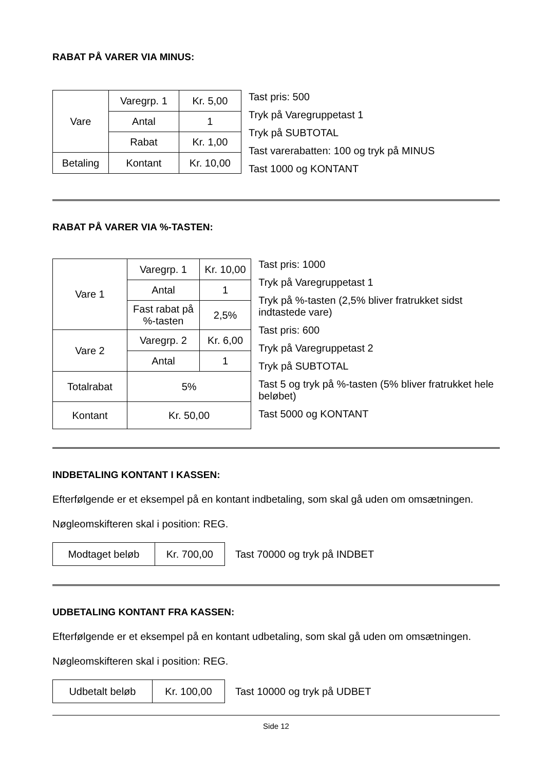RABAT PÅ VARER VIA MINUS:
| Vare | Varegrp. 1 | Kr. 5,00 |
| | Antal | 1 |
| | Rabat | Kr. 1,00 |
| Betaling | Kontant | Kr. 10,00 |
Tast pris: 500
Tryk på Varegruppetast 1
Tryk på SUBTOTAL
Tast varerabatten: 100 og tryk på MINUS
Tast 1000 og KONTANT
RABAT PÅ VARER VIA %-TASTEN:
| Vare 1 | Varegrp. 1 | Kr. 10,00 |
| | Antal | 1 |
| | Fast rabat på %-tasten | 2,5% |
| Vare 2 | Varegrp. 2 | Kr. 6,00 |
| | Antal | 1 |
| Totalrabat | 5% | |
| Kontant | Kr. 50,00 | |
Tast pris: 1000
Tryk på Varegruppetast 1
Tryk på %-tasten (2,5% bliver fratrukket sidst indtastede vare)
Tast pris: 600
Tryk på Varegruppetast 2
Tryk på SUBTOTAL
Tast 5 og tryk på %-tasten (5% bliver fratrukket hele beløbet)
Tast 5000 og KONTANT
INDBETALING KONTANT I KASSEN:
Efterfølgende er et eksempel på en kontant indbetaling, som skal gå uden om omsætningen.
Nøgleomskifteren skal i position: REG.
| Modtaget beløb | Kr. 700,00 |
Tast 70000 og tryk på INDBET
UDBETALING KONTANT FRA KASSEN:
Efterfølgende er et eksempel på en kontant udbetaling, som skal gå uden om omsætningen.
Nøgleomskifteren skal i position: REG.
| Udbetalt beløb | Kr. 100,00 |
Tast 10000 og tryk på UDBET
Side 12